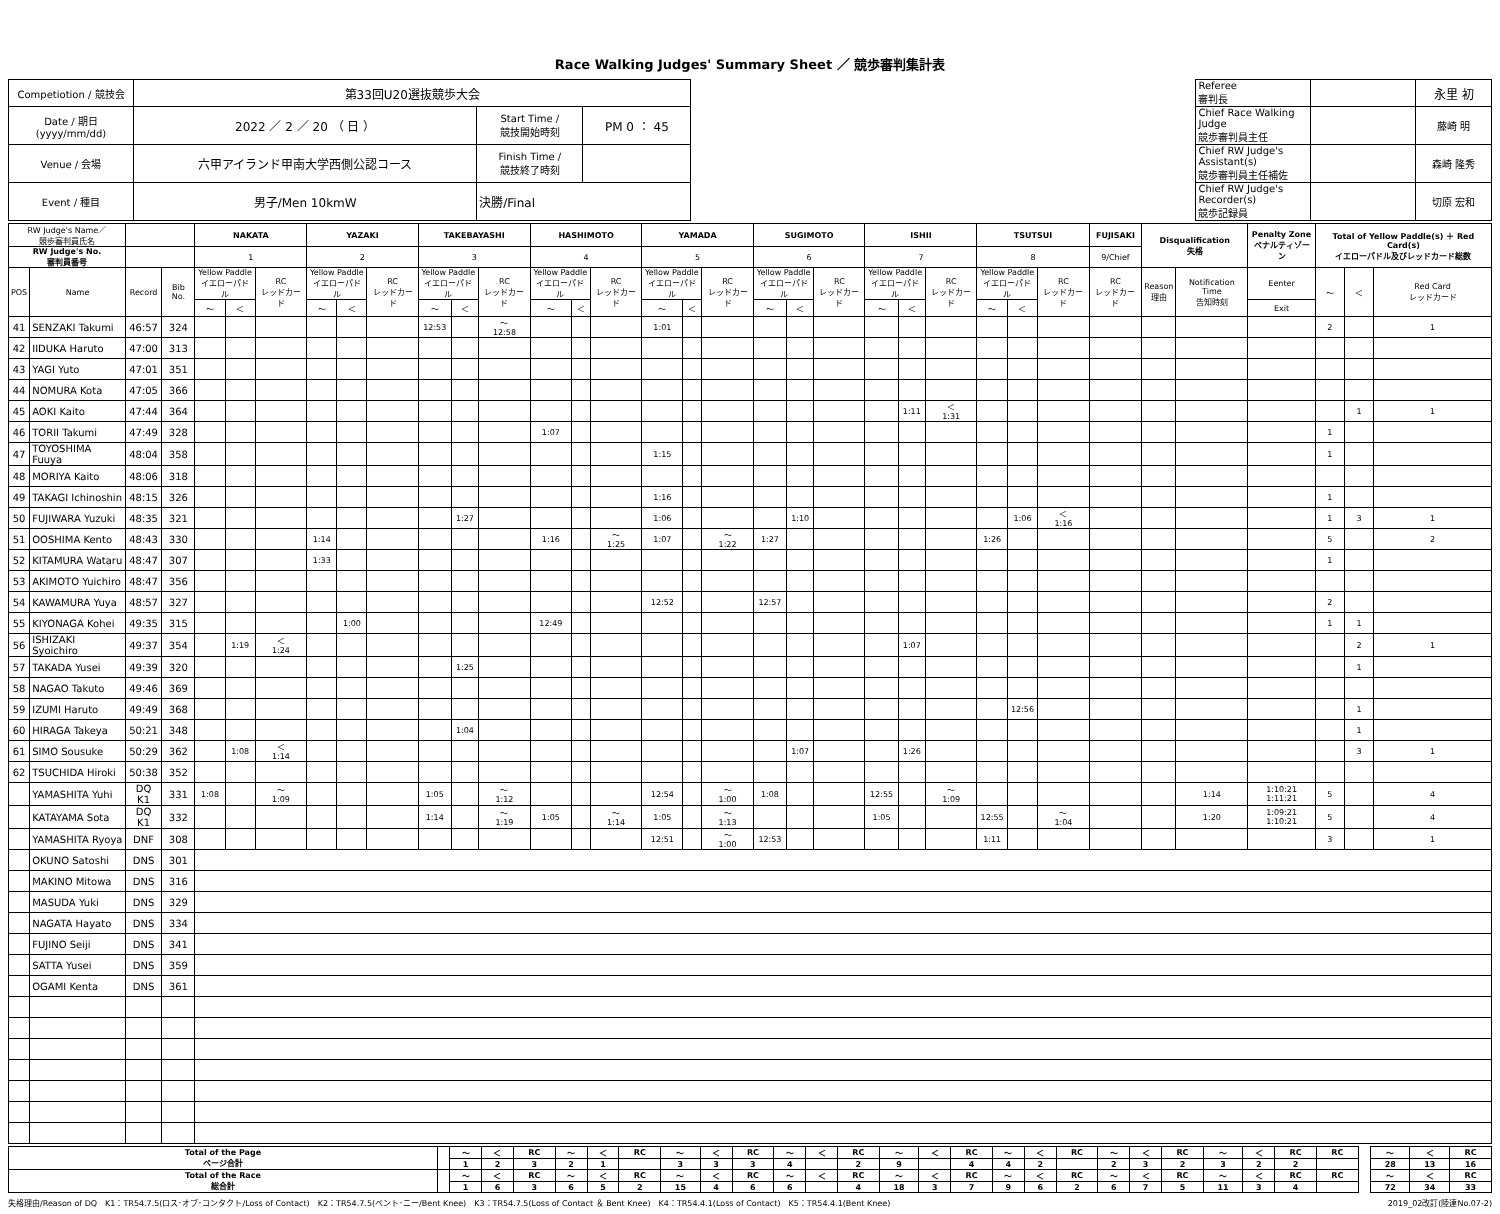Race Walking Judges' Summary Sheet ／ 競歩審判集計表
| Competiotion / 競技会 | 第33回U20選抜競歩大会 | | | | Referee 審判長 | | 永里 初 |
| Date / 期日(yyyy/mm/dd) | 2022 ／ 2 ／ 20 （ 日 ） | Start Time / 競技開始時刻 | PM 0 ： 45 | | Chief Race Walking Judge 競歩審判員主任 | | 藤崎 明 |
| Venue / 会場 | 六甲アイランド甲南大学西側公認コース | Finish Time / 競技終了時刻 | | | Chief RW Judge's Assistant(s) 競歩審判員主任補佐 | | 森崎 隆秀 |
| Event / 種目 | 男子/Men 10kmW | 決勝/Final | | | Chief RW Judge's Recorder(s) 競歩記録員 | | 切原 宏和 |
| RW Judge's Name／ 競歩審判員氏名 | | | | NAKATA | | | YAZAKI | | | TAKEBAYASHI | | | HASHIMOTO | | | YAMADA | | | SUGIMOTO | | | ISHII | | | TSUTSUI | | | FUJISAKI | Disqualification 失格 | | Penalty Zone ペナルティゾーン | Total of Yellow Paddle(s) ＋ Red Card(s) イエローパドル及びレッドカード総数 | | |
| --- | --- | --- | --- | --- | --- | --- | --- | --- | --- | --- | --- | --- | --- | --- | --- | --- | --- | --- | --- | --- | --- | --- | --- | --- | --- | --- | --- | --- | --- | --- | --- | --- | --- | --- |
| RW Judge's No. 審判員番号 | | | | 1 | | | 2 | | | 3 | | | 4 | | | 5 | | | 6 | | | 7 | | | 8 | | | 9/Chief | | | | | | |
| POS | Name | Record | Bib No. | Yellow Paddle イエローパドル | | RC レッドカード | Yellow Paddle イエローパドル | | RC レッドカード | Yellow Paddle イエローパドル | | RC レッドカード | Yellow Paddle イエローパドル | | RC レッドカード | Yellow Paddle イエローパドル | | RC レッドカード | Yellow Paddle イエローパドル | | RC レッドカード | Yellow Paddle イエローパドル | | RC レッドカード | Yellow Paddle イエローパドル | | RC レッドカード | RC レッドカード | Reason 理由 | Notification Time 告知時刻 | Eenter | ～ | ＜ | Red Card レッドカード |
| | | | | ～ | ＜ | | ～ | ＜ | | ～ | ＜ | | ～ | ＜ | | ～ | ＜ | | ～ | ＜ | | ～ | ＜ | | ～ | ＜ | | | | | Exit | | | |
| 41 | SENZAKI Takumi | 46:57 | 324 | | | | | | | 12:53 | | ～ 12:58 | | | | 1:01 | | | | | | | | | | | | | | | | 2 | | 1 |
| 42 | IIDUKA Haruto | 47:00 | 313 | | | | | | | | | | | | | | | | | | | | | | | | | | | | | | | |
| 43 | YAGI Yuto | 47:01 | 351 | | | | | | | | | | | | | | | | | | | | | | | | | | | | | | | |
| 44 | NOMURA Kota | 47:05 | 366 | | | | | | | | | | | | | | | | | | | | | | | | | | | | | | | |
| 45 | AOKI Kaito | 47:44 | 364 | | | | | | | | | | | | | | | | | | | | 1:11 | ＜ 1:31 | | | | | | | | | 1 | 1 |
| 46 | TORII Takumi | 47:49 | 328 | | | | | | | | | | 1:07 | | | | | | | | | | | | | | | | | | | 1 | | |
| 47 | TOYOSHIMA Fuuya | 48:04 | 358 | | | | | | | | | | | | | 1:15 | | | | | | | | | | | | | | | | 1 | | |
| 48 | MORIYA Kaito | 48:06 | 318 | | | | | | | | | | | | | | | | | | | | | | | | | | | | | | | |
| 49 | TAKAGI Ichinoshin | 48:15 | 326 | | | | | | | | | | | | | 1:16 | | | | | | | | | | | | | | | | 1 | | |
| 50 | FUJIWARA Yuzuki | 48:35 | 321 | | | | | | | | 1:27 | | | | | 1:06 | | | | 1:10 | | | | | | 1:06 | ＜ 1:16 | | | | | 1 | 3 | 1 |
| 51 | OOSHIMA Kento | 48:43 | 330 | | | | 1:14 | | | | | | 1:16 | | ～ 1:25 | 1:07 | | ～ 1:22 | 1:27 | | | | | | 1:26 | | | | | | | 5 | | 2 |
| 52 | KITAMURA Wataru | 48:47 | 307 | | | | 1:33 | | | | | | | | | | | | | | | | | | | | | | | | | 1 | | |
| 53 | AKIMOTO Yuichiro | 48:47 | 356 | | | | | | | | | | | | | | | | | | | | | | | | | | | | | | | |
| 54 | KAWAMURA Yuya | 48:57 | 327 | | | | | | | | | | | | | 12:52 | | | 12:57 | | | | | | | | | | | | | 2 | | |
| 55 | KIYONAGA Kohei | 49:35 | 315 | | | | | 1:00 | | | | | 12:49 | | | | | | | | | | | | | | | | | | | 1 | 1 | |
| 56 | ISHIZAKI Syoichiro | 49:37 | 354 | | 1:19 | ＜ 1:24 | | | | | | | | | | | | | | | | | 1:07 | | | | | | | | | | 2 | 1 |
| 57 | TAKADA Yusei | 49:39 | 320 | | | | | | | | 1:25 | | | | | | | | | | | | | | | | | | | | | | 1 | |
| 58 | NAGAO Takuto | 49:46 | 369 | | | | | | | | | | | | | | | | | | | | | | | | | | | | | | | |
| 59 | IZUMI Haruto | 49:49 | 368 | | | | | | | | | | | | | | | | | | | | | | | 12:56 | | | | | | | 1 | |
| 60 | HIRAGA Takeya | 50:21 | 348 | | | | | | | | 1:04 | | | | | | | | | | | | | | | | | | | | | | 1 | |
| 61 | SIMO Sousuke | 50:29 | 362 | | 1:08 | ＜ 1:14 | | | | | | | | | | | | | | 1:07 | | | 1:26 | | | | | | | | | | 3 | 1 |
| 62 | TSUCHIDA Hiroki | 50:38 | 352 | | | | | | | | | | | | | | | | | | | | | | | | | | | | | | | |
| | YAMASHITA Yuhi | DQ K1 | 331 | 1:08 | | ～ 1:09 | | | | 1:05 | | ～ 1:12 | | | | 12:54 | | ～ 1:00 | 1:08 | | | 12:55 | | ～ 1:09 | | | | | | 1:14 | 1:10:21 1:11:21 | 5 | | 4 |
| | KATAYAMA Sota | DQ K1 | 332 | | | | | | | 1:14 | | ～ 1:19 | 1:05 | | ～ 1:14 | 1:05 | | ～ 1:13 | | | | 1:05 | | | 12:55 | | ～ 1:04 | | | 1:20 | 1:09:21 1:10:21 | 5 | | 4 |
| | YAMASHITA Ryoya | DNF | 308 | | | | | | | | | | | | | 12:51 | | ～ 1:00 | 12:53 | | | | | | 1:11 | | | | | | | 3 | | 1 |
| | OKUNO Satoshi | DNS | 301 | | | | | | | | | | | | | | | | | | | | | | | | | | | | | | | |
| | MAKINO Mitowa | DNS | 316 | | | | | | | | | | | | | | | | | | | | | | | | | | | | | | | |
| | MASUDA Yuki | DNS | 329 | | | | | | | | | | | | | | | | | | | | | | | | | | | | | | | |
| | NAGATA Hayato | DNS | 334 | | | | | | | | | | | | | | | | | | | | | | | | | | | | | | | |
| | FUJINO Seiji | DNS | 341 | | | | | | | | | | | | | | | | | | | | | | | | | | | | | | | |
| | SATTA Yusei | DNS | 359 | | | | | | | | | | | | | | | | | | | | | | | | | | | | | | | |
| | OGAMI Kenta | DNS | 361 | | | | | | | | | | | | | | | | | | | | | | | | | | | | | | | |
| Total of the Page ページ合計 | | ～ | ＜ | RC | ～ | ＜ | RC | ～ | ＜ | RC | ～ | ＜ | RC | ～ | ＜ | RC | ～ | ＜ | RC | ～ | ＜ | RC | ～ | ＜ | RC | RC | | ～ | ＜ | RC |
| | | 1 | 2 | 3 | 2 | 1 | | 3 | 3 | 3 | 4 | | 2 | 9 | | 4 | 4 | 2 | | 2 | 3 | 2 | 3 | 2 | 2 | | | 28 | 13 | 16 |
| Total of the Race 総合計 | | ～ | ＜ | RC | ～ | ＜ | RC | ～ | ＜ | RC | ～ | ＜ | RC | ～ | ＜ | RC | ～ | ＜ | RC | ～ | ＜ | RC | ～ | ＜ | RC | RC | | ～ | ＜ | RC |
| | | 1 | 6 | 3 | 6 | 5 | 2 | 15 | 4 | 6 | 6 | | 4 | 18 | 3 | 7 | 9 | 6 | 2 | 6 | 7 | 5 | 11 | 3 | 4 | | | 72 | 34 | 33 |
失格理由/Reason of DQ　K1：TR54.7.5(ロス･オブ･コンタクト/Loss of Contact)　K2：TR54.7.5(ベント･ニー/Bent Knee)　K3：TR54.7.5(Loss of Contact ＆ Bent Knee)　K4：TR54.4.1(Loss of Contact)　K5：TR54.4.1(Bent Knee) 2019_02改訂(陸連No.07-2)